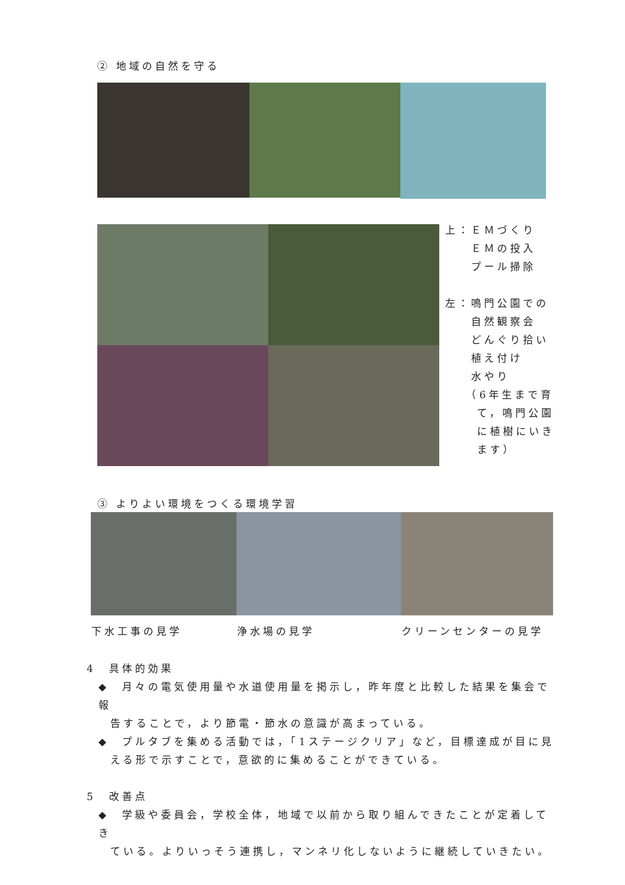② 地域の自然を守る
上：ＥＭづくり
　　ＥＭの投入
　　プール掃除
左：鳴門公園での
　　自然観察会
　　どんぐり拾い
　　植え付け
　　水やり
　　（6年生まで育
　　 て，鳴門公園
　　 に植樹にいき
　　 ます）
③ よりよい環境をつくる環境学習
下水工事の見学 浄水場の見学 クリーンセンターの見学
4　具体的効果
◆　月々の電気使用量や水道使用量を掲示し，昨年度と比較した結果を集会で報
告することで，より節電・節水の意識が高まっている。
◆　プルタブを集める活動では，「1ステージクリア」など，目標達成が目に見
える形で示すことで，意欲的に集めることができている。
5　改善点
◆　学級や委員会，学校全体，地域で以前から取り組んできたことが定着してき
ている。よりいっそう連携し，マンネリ化しないように継続していきたい。